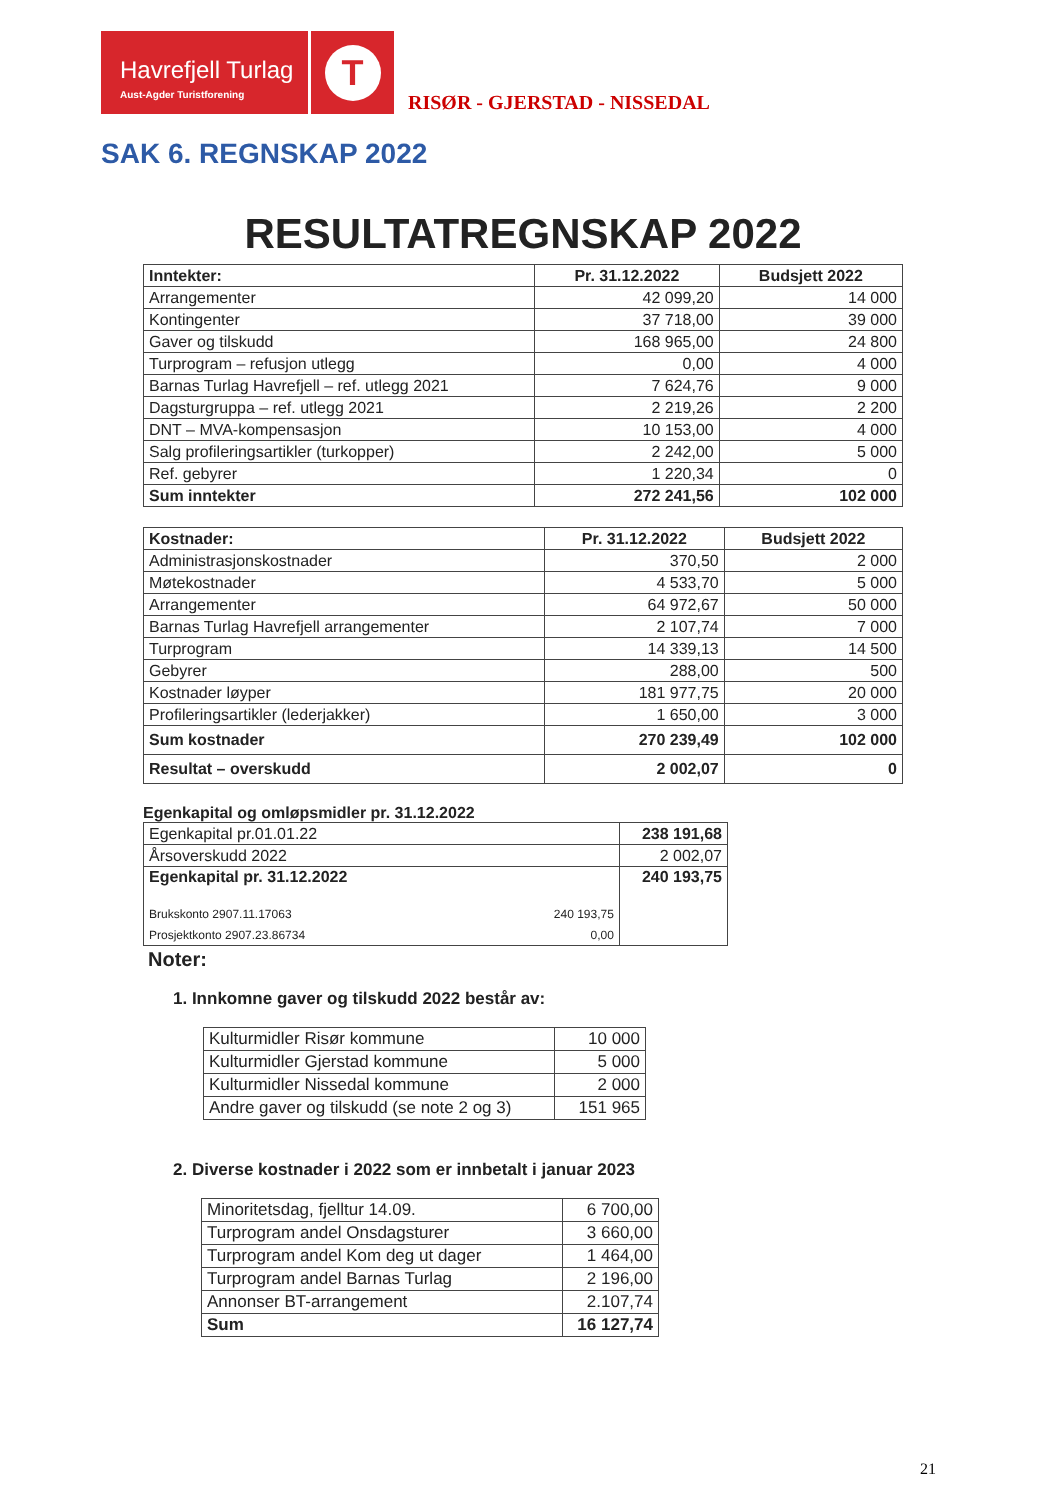Havrefjell Turlag
Aust-Agder Turistforening
T
RISØR - GJERSTAD - NISSEDAL
SAK 6. REGNSKAP 2022
RESULTATREGNSKAP 2022
| Inntekter: | Pr. 31.12.2022 | Budsjett 2022 |
| Arrangementer | 42 099,20 | 14 000 |
| Kontingenter | 37 718,00 | 39 000 |
| Gaver og tilskudd | 168 965,00 | 24 800 |
| Turprogram – refusjon utlegg | 0,00 | 4 000 |
| Barnas Turlag Havrefjell – ref. utlegg 2021 | 7 624,76 | 9 000 |
| Dagsturgruppa – ref. utlegg 2021 | 2 219,26 | 2 200 |
| DNT – MVA-kompensasjon | 10 153,00 | 4 000 |
| Salg profileringsartikler (turkopper) | 2 242,00 | 5 000 |
| Ref. gebyrer | 1 220,34 | 0 |
| Sum inntekter | 272 241,56 | 102 000 |
| Kostnader: | Pr. 31.12.2022 | Budsjett 2022 |
| Administrasjonskostnader | 370,50 | 2 000 |
| Møtekostnader | 4 533,70 | 5 000 |
| Arrangementer | 64 972,67 | 50 000 |
| Barnas Turlag Havrefjell arrangementer | 2 107,74 | 7 000 |
| Turprogram | 14 339,13 | 14 500 |
| Gebyrer | 288,00 | 500 |
| Kostnader løyper | 181 977,75 | 20 000 |
| Profileringsartikler (lederjakker) | 1 650,00 | 3 000 |
| Sum kostnader | 270 239,49 | 102 000 |
| Resultat – overskudd | 2 002,07 | 0 |
Egenkapital og omløpsmidler pr. 31.12.2022
| Egenkapital pr.01.01.22 | | 238 191,68 |
| Årsoverskudd 2022 | | 2 002,07 |
| Egenkapital pr. 31.12.2022 | | 240 193,75 |
| Brukskonto 2907.11.17063 | 240 193,75 | |
| Prosjektkonto 2907.23.86734 | 0,00 | |
Noter:
1. Innkomne gaver og tilskudd 2022 består av:
| Kulturmidler Risør kommune | 10 000 |
| Kulturmidler Gjerstad kommune | 5 000 |
| Kulturmidler Nissedal kommune | 2 000 |
| Andre gaver og tilskudd (se note 2 og 3) | 151 965 |
2. Diverse kostnader i 2022 som er innbetalt i januar 2023
| Minoritetsdag, fjelltur 14.09. | 6 700,00 |
| Turprogram andel Onsdagsturer | 3 660,00 |
| Turprogram andel Kom deg ut dager | 1 464,00 |
| Turprogram andel Barnas Turlag | 2 196,00 |
| Annonser BT-arrangement | 2.107,74 |
| Sum | 16 127,74 |
21